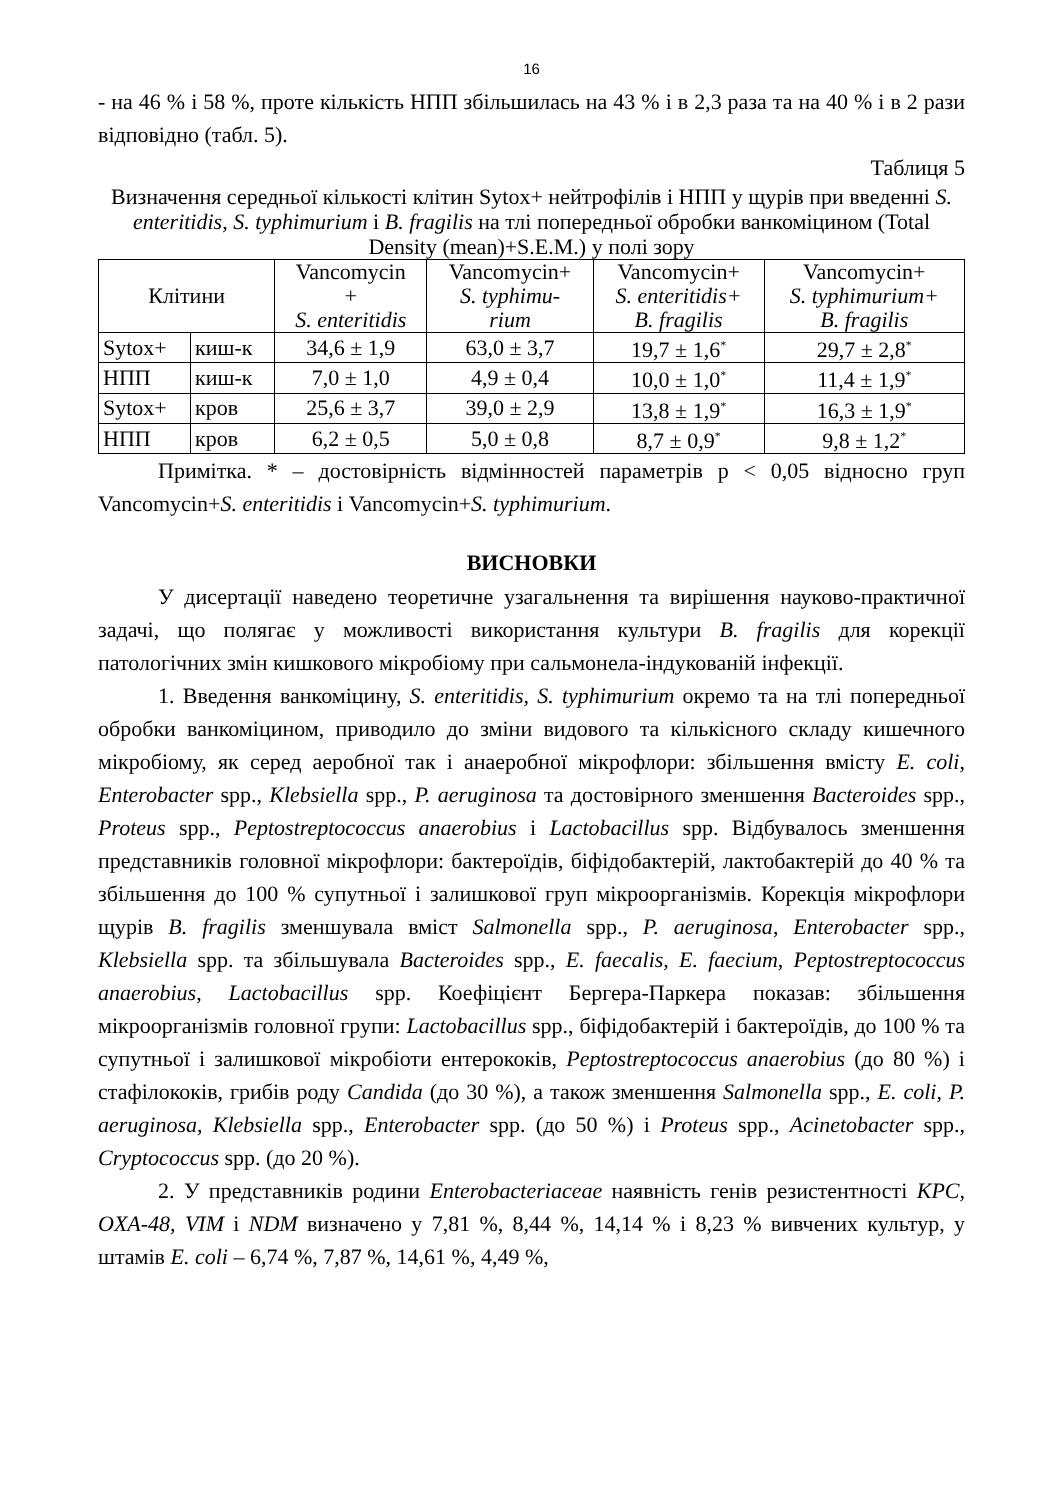16
- на 46 % і 58 %, проте кількість НПП збільшилась на 43 % і в 2,3 раза та на 40 % і в 2 рази відповідно (табл. 5).
Таблиця 5
Визначення середньої кількості клітин Sytox+ нейтрофілів і НПП у щурів при введенні S. enteritidis, S. typhimurium і B. fragilis на тлі попередньої обробки ванкоміцином (Total Density (mean)+S.E.M.) у полі зору
| Клітини | | Vancomycin + S. enteritidis | Vancomycin+ S. typhimu- rium | Vancomycin+ S. enteritidis+ B. fragilis | Vancomycin+ S. typhimurium+ B. fragilis |
| --- | --- | --- | --- | --- | --- |
| Sytox+ | киш-к | 34,6 ± 1,9 | 63,0 ± 3,7 | 19,7 ± 1,6<sup>*</sup> | 29,7 ± 2,8<sup>*</sup> |
| НПП | киш-к | 7,0 ± 1,0 | 4,9 ± 0,4 | 10,0 ± 1,0<sup>*</sup> | 11,4 ± 1,9<sup>*</sup> |
| Sytox+ | кров | 25,6 ± 3,7 | 39,0 ± 2,9 | 13,8 ± 1,9<sup>*</sup> | 16,3 ± 1,9<sup>*</sup> |
| НПП | кров | 6,2 ± 0,5 | 5,0 ± 0,8 | 8,7 ± 0,9<sup>*</sup> | 9,8 ± 1,2<sup>*</sup> |
Примітка. * – достовірність відмінностей параметрів р < 0,05 відносно груп Vancomycin+S. enteritidis і Vancomycin+S. typhimurium.
ВИСНОВКИ
У дисертації наведено теоретичне узагальнення та вирішення науково-практичної задачі, що полягає у можливості використання культури B. fragilis для корекції патологічних змін кишкового мікробіому при сальмонела-індукованій інфекції.
1. Введення ванкоміцину, S. enteritidis, S. typhimurium окремо та на тлі попередньої обробки ванкоміцином, приводило до зміни видового та кількісного складу кишечного мікробіому, як серед аеробної так і анаеробної мікрофлори: збільшення вмісту E. coli, Enterobacter spp., Klebsiella spp., P. aeruginosa та достовірного зменшення Bacteroides spp., Proteus spp., Peptostreptococcus anaerobius і Lactobacillus spp. Відбувалось зменшення представників головної мікрофлори: бактероїдів, біфідобактерій, лактобактерій до 40 % та збільшення до 100 % супутньої і залишкової груп мікроорганізмів. Корекція мікрофлори щурів B. fragilis зменшувала вміст Salmonella spp., P. aeruginosa, Enterobacter spp., Klebsiella spp. та збільшувала Bacteroides spp., E. faecalis, E. faecium, Peptostreptococcus anaerobius, Lactobacillus spp. Коефіцієнт Бергера-Паркера показав: збільшення мікроорганізмів головної групи: Lactobacillus spp., біфідобактерій і бактероїдів, до 100 % та супутньої і залишкової мікробіоти ентерококів, Peptostreptococcus anaerobius (до 80 %) і стафілококів, грибів роду Candida (до 30 %), а також зменшення Salmonella spp., E. coli, P. aeruginosa, Klebsiella spp., Enterobacter spp. (до 50 %) і Proteus spp., Acinetobacter spp., Cryptococcus spp. (до 20 %).
2. У представників родини Enterobacteriaceae наявність генів резистентності KPC, OXA-48, VIM і NDM визначено у 7,81 %, 8,44 %, 14,14 % і 8,23 % вивчених культур, у штамів E. coli – 6,74 %, 7,87 %, 14,61 %, 4,49 %,